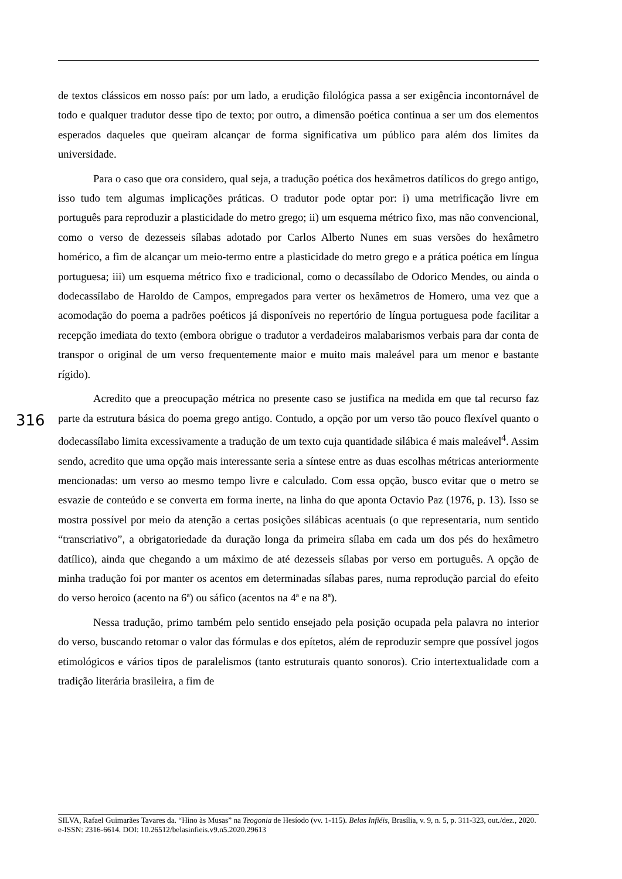de textos clássicos em nosso país: por um lado, a erudição filológica passa a ser exigência incontornável de todo e qualquer tradutor desse tipo de texto; por outro, a dimensão poética continua a ser um dos elementos esperados daqueles que queiram alcançar de forma significativa um público para além dos limites da universidade.
Para o caso que ora considero, qual seja, a tradução poética dos hexâmetros datílicos do grego antigo, isso tudo tem algumas implicações práticas. O tradutor pode optar por: i) uma metrificação livre em português para reproduzir a plasticidade do metro grego; ii) um esquema métrico fixo, mas não convencional, como o verso de dezesseis sílabas adotado por Carlos Alberto Nunes em suas versões do hexâmetro homérico, a fim de alcançar um meio-termo entre a plasticidade do metro grego e a prática poética em língua portuguesa; iii) um esquema métrico fixo e tradicional, como o decassílabo de Odorico Mendes, ou ainda o dodecassílabo de Haroldo de Campos, empregados para verter os hexâmetros de Homero, uma vez que a acomodação do poema a padrões poéticos já disponíveis no repertório de língua portuguesa pode facilitar a recepção imediata do texto (embora obrigue o tradutor a verdadeiros malabarismos verbais para dar conta de transpor o original de um verso frequentemente maior e muito mais maleável para um menor e bastante rígido).
Acredito que a preocupação métrica no presente caso se justifica na medida em que tal recurso faz parte da estrutura básica do poema grego antigo. Contudo, a opção por um verso tão pouco flexível quanto o dodecassílabo limita excessivamente a tradução de um texto cuja quantidade silábica é mais maleável<sup>4</sup>. Assim sendo, acredito que uma opção mais interessante seria a síntese entre as duas escolhas métricas anteriormente mencionadas: um verso ao mesmo tempo livre e calculado. Com essa opção, busco evitar que o metro se esvazie de conteúdo e se converta em forma inerte, na linha do que aponta Octavio Paz (1976, p. 13). Isso se mostra possível por meio da atenção a certas posições silábicas acentuais (o que representaria, num sentido “transcriativo”, a obrigatoriedade da duração longa da primeira sílaba em cada um dos pés do hexâmetro datílico), ainda que chegando a um máximo de até dezesseis sílabas por verso em português. A opção de minha tradução foi por manter os acentos em determinadas sílabas pares, numa reprodução parcial do efeito do verso heroico (acento na 6ª) ou sáfico (acentos na 4ª e na 8ª).
Nessa tradução, primo também pelo sentido ensejado pela posição ocupada pela palavra no interior do verso, buscando retomar o valor das fórmulas e dos epítetos, além de reproduzir sempre que possível jogos etimológicos e vários tipos de paralelismos (tanto estruturais quanto sonoros). Crio intertextualidade com a tradição literária brasileira, a fim de
316
SILVA, Rafael Guimarães Tavares da. “Hino às Musas” na Teogonia de Hesíodo (vv. 1-115). Belas Infiéis, Brasília, v. 9, n. 5, p. 311-323, out./dez., 2020. e-ISSN: 2316-6614. DOI: 10.26512/belasinfieis.v9.n5.2020.29613